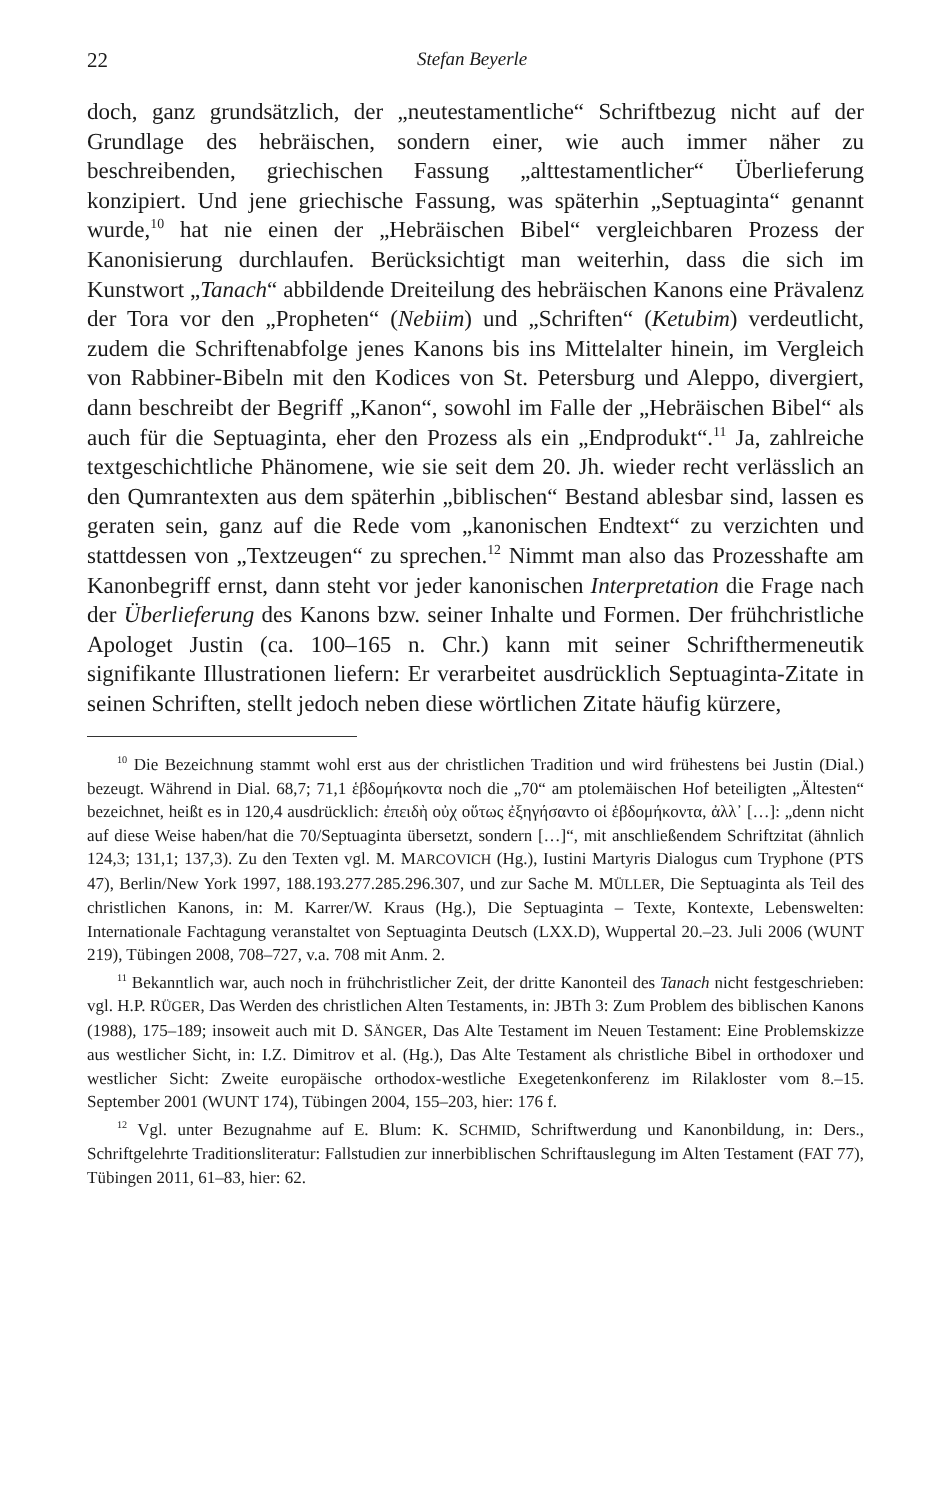22 Stefan Beyerle
doch, ganz grundsätzlich, der „neutestamentliche“ Schriftbezug nicht auf der Grundlage des hebräischen, sondern einer, wie auch immer näher zu beschreibenden, griechischen Fassung „alttestamentlicher“ Überlieferung konzipiert. Und jene griechische Fassung, was späterhin „Septuaginta“ genannt wurde,<sup>10</sup> hat nie einen der „Hebräischen Bibel“ vergleichbaren Prozess der Kanonisierung durchlaufen. Berücksichtigt man weiterhin, dass die sich im Kunstwort „Tanach“ abbildende Dreiteilung des hebräischen Kanons eine Prävalenz der Tora vor den „Propheten“ (Nebiim) und „Schriften“ (Ketubim) verdeutlicht, zudem die Schriftenabfolge jenes Kanons bis ins Mittelalter hinein, im Vergleich von Rabbiner-Bibeln mit den Kodices von St. Petersburg und Aleppo, divergiert, dann beschreibt der Begriff „Kanon“, sowohl im Falle der „Hebräischen Bibel“ als auch für die Septuaginta, eher den Prozess als ein „Endprodukt“.<sup>11</sup> Ja, zahlreiche textgeschichtliche Phänomene, wie sie seit dem 20. Jh. wieder recht verlässlich an den Qumrantexten aus dem späterhin „biblischen“ Bestand ablesbar sind, lassen es geraten sein, ganz auf die Rede vom „kanonischen Endtext“ zu verzichten und stattdessen von „Textzeugen“ zu sprechen.<sup>12</sup> Nimmt man also das Prozesshafte am Kanonbegriff ernst, dann steht vor jeder kanonischen Interpretation die Frage nach der Überlieferung des Kanons bzw. seiner Inhalte und Formen. Der frühchristliche Apologet Justin (ca. 100–165 n. Chr.) kann mit seiner Schrifthermeneutik signifikante Illustrationen liefern: Er verarbeitet ausdrücklich Septuaginta-Zitate in seinen Schriften, stellt jedoch neben diese wörtlichen Zitate häufig kürzere,
<sup>10</sup> Die Bezeichnung stammt wohl erst aus der christlichen Tradition und wird frühestens bei Justin (Dial.) bezeugt. Während in Dial. 68,7; 71,1 ἑβδομήκοντα noch die „70“ am ptolemäischen Hof beteiligten „Ältesten“ bezeichnet, heißt es in 120,4 ausdrücklich: ἐπειδὴ οὐχ οὕτως ἐξηγήσαντο οἱ ἑβδομήκοντα, ἀλλ᾽ […]: „denn nicht auf diese Weise haben/hat die 70/Septuaginta übersetzt, sondern […]“, mit anschließendem Schriftzitat (ähnlich 124,3; 131,1; 137,3). Zu den Texten vgl. M. MARCOVICH (Hg.), Iustini Martyris Dialogus cum Tryphone (PTS 47), Berlin/New York 1997, 188.193.277.285.296.307, und zur Sache M. MÜLLER, Die Septuaginta als Teil des christlichen Kanons, in: M. Karrer/W. Kraus (Hg.), Die Septuaginta – Texte, Kontexte, Lebenswelten: Internationale Fachtagung veranstaltet von Septuaginta Deutsch (LXX.D), Wuppertal 20.–23. Juli 2006 (WUNT 219), Tübingen 2008, 708–727, v.a. 708 mit Anm. 2.
<sup>11</sup> Bekanntlich war, auch noch in frühchristlicher Zeit, der dritte Kanonteil des Tanach nicht festgeschrieben: vgl. H.P. RÜGER, Das Werden des christlichen Alten Testaments, in: JBTh 3: Zum Problem des biblischen Kanons (1988), 175–189; insoweit auch mit D. SÄNGER, Das Alte Testament im Neuen Testament: Eine Problemskizze aus westlicher Sicht, in: I.Z. Dimitrov et al. (Hg.), Das Alte Testament als christliche Bibel in orthodoxer und westlicher Sicht: Zweite europäische orthodox-westliche Exegetenkonferenz im Rilakloster vom 8.–15. September 2001 (WUNT 174), Tübingen 2004, 155–203, hier: 176 f.
<sup>12</sup> Vgl. unter Bezugnahme auf E. Blum: K. SCHMID, Schriftwerdung und Kanonbildung, in: Ders., Schriftgelehrte Traditionsliteratur: Fallstudien zur innerbiblischen Schriftauslegung im Alten Testament (FAT 77), Tübingen 2011, 61–83, hier: 62.